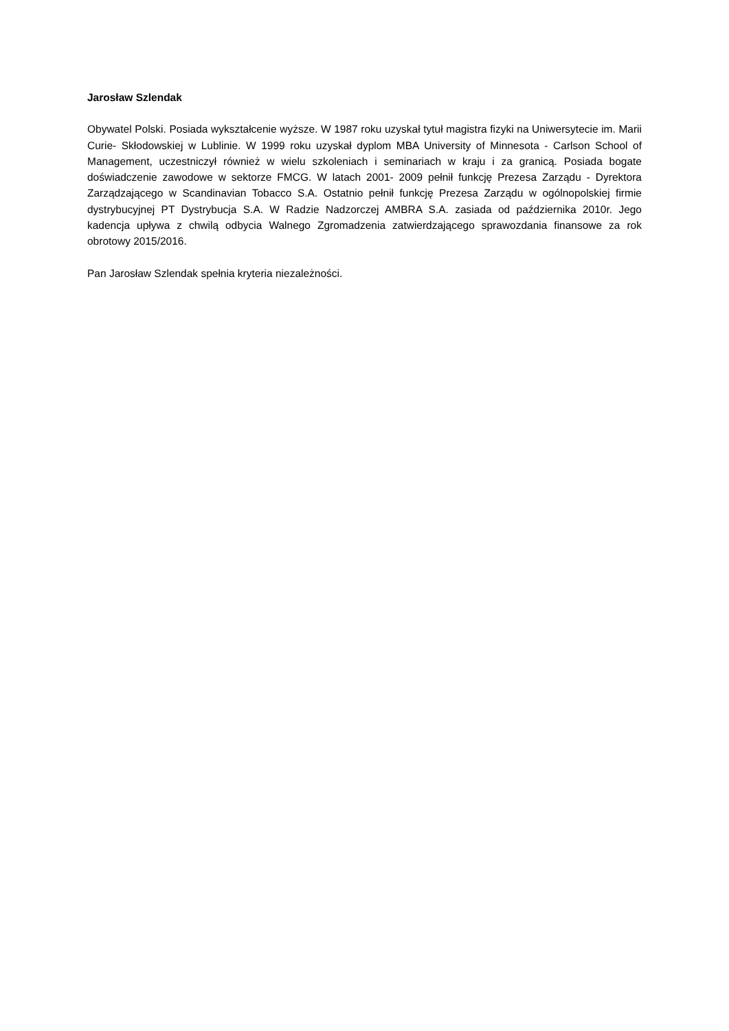Jarosław Szlendak
Obywatel Polski. Posiada wykształcenie wyższe. W 1987 roku uzyskał tytuł magistra fizyki na Uniwersytecie im. Marii Curie- Skłodowskiej w Lublinie. W 1999 roku uzyskał dyplom MBA University of Minnesota - Carlson School of Management, uczestniczył również w wielu szkoleniach i seminariach w kraju i za granicą. Posiada bogate doświadczenie zawodowe w sektorze FMCG. W latach 2001- 2009 pełnił funkcję Prezesa Zarządu - Dyrektora Zarządzającego w Scandinavian Tobacco S.A. Ostatnio pełnił funkcję Prezesa Zarządu w ogólnopolskiej firmie dystrybucyjnej PT Dystrybucja S.A. W Radzie Nadzorczej AMBRA S.A. zasiada od października 2010r. Jego kadencja upływa z chwilą odbycia Walnego Zgromadzenia zatwierdzającego sprawozdania finansowe za rok obrotowy 2015/2016.
Pan Jarosław Szlendak spełnia kryteria niezależności.